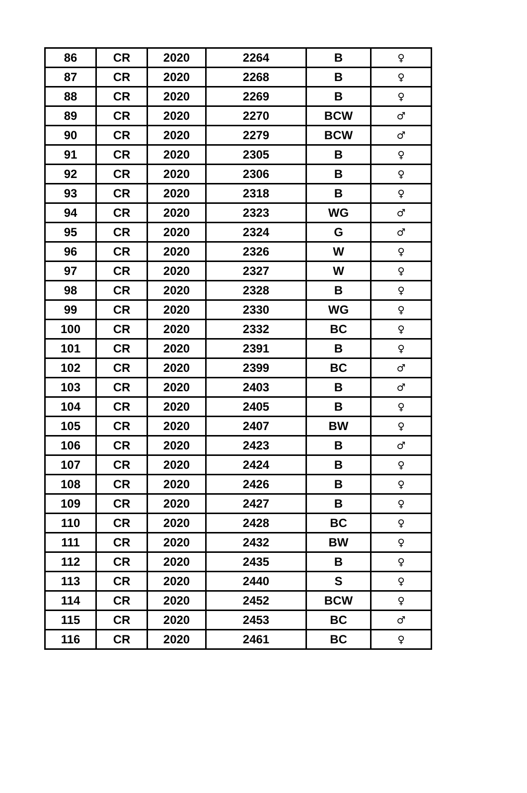| 86 | CR | 2020 | 2264 | B | ♀ |
| 87 | CR | 2020 | 2268 | B | ♀ |
| 88 | CR | 2020 | 2269 | B | ♀ |
| 89 | CR | 2020 | 2270 | BCW | ♂ |
| 90 | CR | 2020 | 2279 | BCW | ♂ |
| 91 | CR | 2020 | 2305 | B | ♀ |
| 92 | CR | 2020 | 2306 | B | ♀ |
| 93 | CR | 2020 | 2318 | B | ♀ |
| 94 | CR | 2020 | 2323 | WG | ♂ |
| 95 | CR | 2020 | 2324 | G | ♂ |
| 96 | CR | 2020 | 2326 | W | ♀ |
| 97 | CR | 2020 | 2327 | W | ♀ |
| 98 | CR | 2020 | 2328 | B | ♀ |
| 99 | CR | 2020 | 2330 | WG | ♀ |
| 100 | CR | 2020 | 2332 | BC | ♀ |
| 101 | CR | 2020 | 2391 | B | ♀ |
| 102 | CR | 2020 | 2399 | BC | ♂ |
| 103 | CR | 2020 | 2403 | B | ♂ |
| 104 | CR | 2020 | 2405 | B | ♀ |
| 105 | CR | 2020 | 2407 | BW | ♀ |
| 106 | CR | 2020 | 2423 | B | ♂ |
| 107 | CR | 2020 | 2424 | B | ♀ |
| 108 | CR | 2020 | 2426 | B | ♀ |
| 109 | CR | 2020 | 2427 | B | ♀ |
| 110 | CR | 2020 | 2428 | BC | ♀ |
| 111 | CR | 2020 | 2432 | BW | ♀ |
| 112 | CR | 2020 | 2435 | B | ♀ |
| 113 | CR | 2020 | 2440 | S | ♀ |
| 114 | CR | 2020 | 2452 | BCW | ♀ |
| 115 | CR | 2020 | 2453 | BC | ♂ |
| 116 | CR | 2020 | 2461 | BC | ♀ |